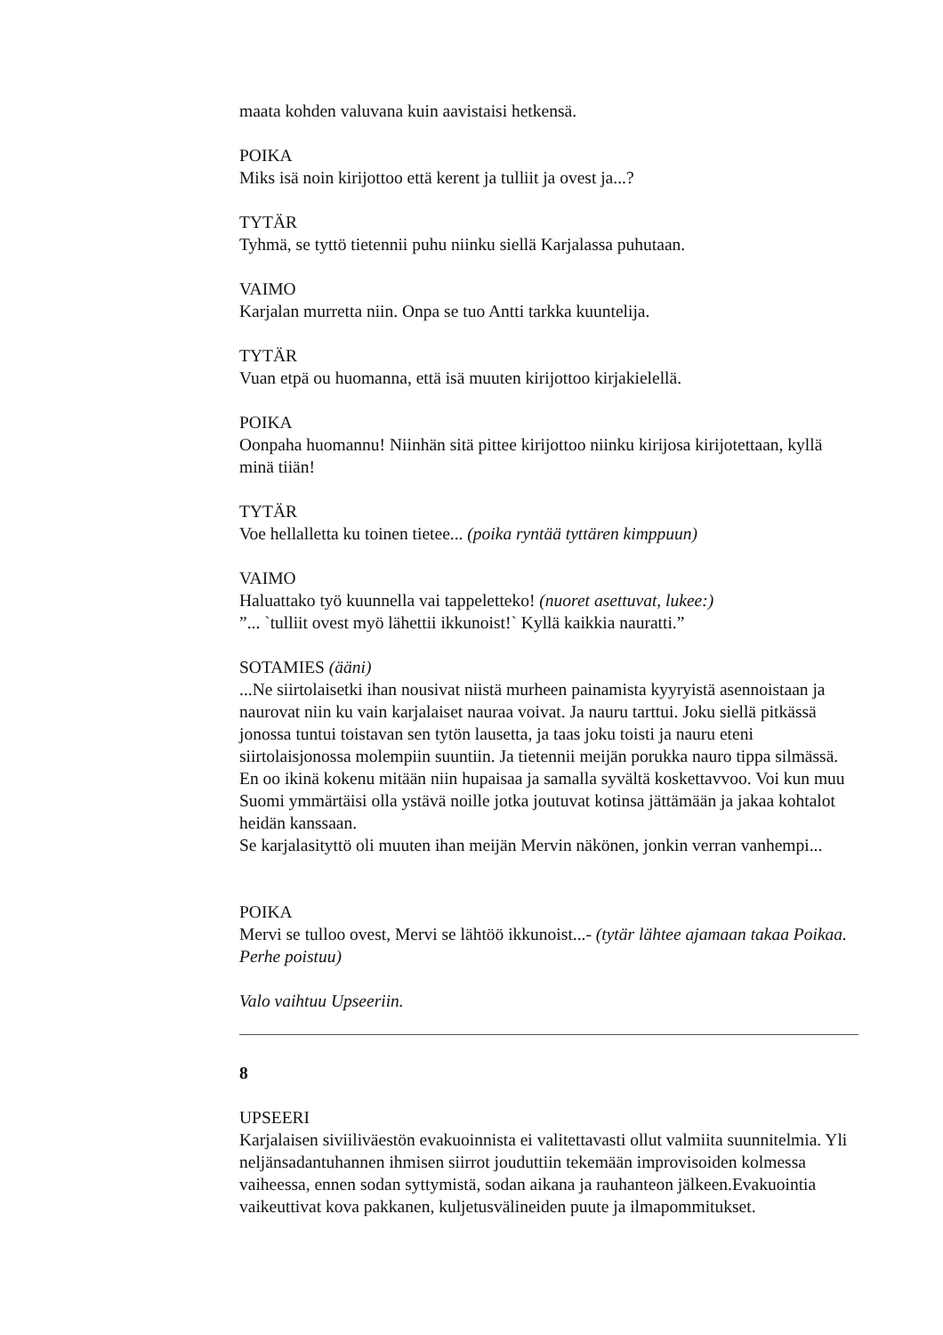maata kohden valuvana kuin aavistaisi hetkensä.
POIKA
Miks isä noin kirijottoo että kerent ja tulliit ja ovest ja...?
TYTÄR
Tyhmä, se tyttö tietennii puhu niinku siellä Karjalassa puhutaan.
VAIMO
Karjalan murretta niin. Onpa se tuo Antti tarkka kuuntelija.
TYTÄR
Vuan etpä ou huomanna, että isä muuten kirijottoo kirjakielellä.
POIKA
Oonpaha huomannu! Niinhän sitä pittee kirijottoo niinku kirijosa kirijotettaan, kyllä minä tiiän!
TYTÄR
Voe hellalletta ku toinen tietee... (poika ryntää tyttären kimppuun)
VAIMO
Haluattako työ kuunnella vai tappeletteko! (nuoret asettuvat, lukee:)
”... `tulliit ovest myö lähettii ikkunoist!` Kyllä kaikkia nauratti.”
SOTAMIES (ääni)
...Ne siirtolaisetki ihan nousivat niistä murheen painamista kyyryistä asennoistaan ja naurovat niin ku vain karjalaiset nauraa voivat. Ja nauru tarttui. Joku siellä pitkässä jonossa tuntui toistavan sen tytön lausetta, ja taas joku toisti ja nauru eteni siirtolaisjonossa molempiin suuntiin. Ja tietennii meijän porukka nauro tippa silmässä. En oo ikinä kokenu mitään niin hupaisaa ja samalla syvältä koskettavvoo. Voi kun muu Suomi ymmärtäisi olla ystävä noille jotka joutuvat kotinsa jättämään ja jakaa kohtalot heidän kanssaan.
Se karjalasityttö oli muuten ihan meijän Mervin näkönen, jonkin verran vanhempi...
POIKA
Mervi se tulloo ovest, Mervi se lähtöö ikkunoist...- (tytär lähtee ajamaan takaa Poikaa. Perhe poistuu)
Valo vaihtuu Upseeriin.
8
UPSEERI
Karjalaisen siviiliväestön evakuoinnista ei valitettavasti ollut valmiita suunnitelmia. Yli neljänsadantuhannen ihmisen siirrot jouduttiin tekemään improvisoiden kolmessa vaiheessa, ennen sodan syttymistä, sodan aikana ja rauhanteon jälkeen.Evakuointia vaikeuttivat kova pakkanen, kuljetusvälineiden puute ja ilmapommitukset.